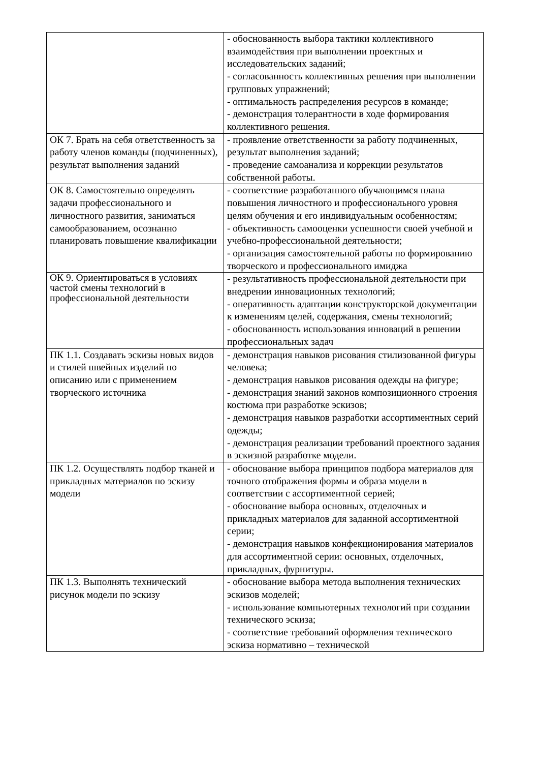| | - обоснованность выбора тактики коллективного взаимодействия при выполнении проектных и исследовательских заданий; - согласованность коллективных решения при выполнении групповых упражнений; - оптимальность распределения ресурсов в команде; - демонстрация толерантности в ходе формирования коллективного решения. |
| ОК 7. Брать на себя ответственность за работу членов команды (подчиненных), результат выполнения заданий | - проявление ответственности за работу подчиненных, результат выполнения заданий; - проведение самоанализа и коррекции результатов собственной работы. |
| ОК 8. Самостоятельно определять задачи профессионального и личностного развития, заниматься самообразованием, осознанно планировать повышение квалификации | - соответствие разработанного обучающимся плана повышения личностного и профессионального уровня целям обучения и его индивидуальным особенностям; - объективность самооценки успешности своей учебной и учебно-профессиональной деятельности; - организация самостоятельной работы по формированию творческого и профессионального имиджа |
| ОК 9. Ориентироваться в условиях частой смены технологий в профессиональной деятельности | - результативность профессиональной деятельности при внедрении инновационных технологий; - оперативность адаптации конструкторской документации к изменениям целей, содержания, смены технологий; - обоснованность использования инноваций в решении профессиональных задач |
| ПК 1.1. Создавать эскизы новых видов и стилей швейных изделий по описанию или с применением творческого источника | - демонстрация навыков рисования стилизованной фигуры человека; - демонстрация навыков рисования одежды на фигуре; - демонстрация знаний законов композиционного строения костюма при разработке эскизов; - демонстрация навыков разработки ассортиментных серий одежды; - демонстрация реализации требований проектного задания в эскизной разработке модели. |
| ПК 1.2. Осуществлять подбор тканей и прикладных материалов по эскизу модели | - обоснование выбора принципов подбора материалов для точного отображения формы и образа модели в соответствии с ассортиментной серией; - обоснование выбора основных, отделочных и прикладных материалов для заданной ассортиментной серии; - демонстрация навыков конфекционирования материалов для ассортиментной серии: основных, отделочных, прикладных, фурнитуры. |
| ПК 1.3. Выполнять технический рисунок модели по эскизу | - обоснование выбора метода выполнения технических эскизов моделей; - использование компьютерных технологий при создании технического эскиза; - соответствие требований оформления технического эскиза нормативно – технической |